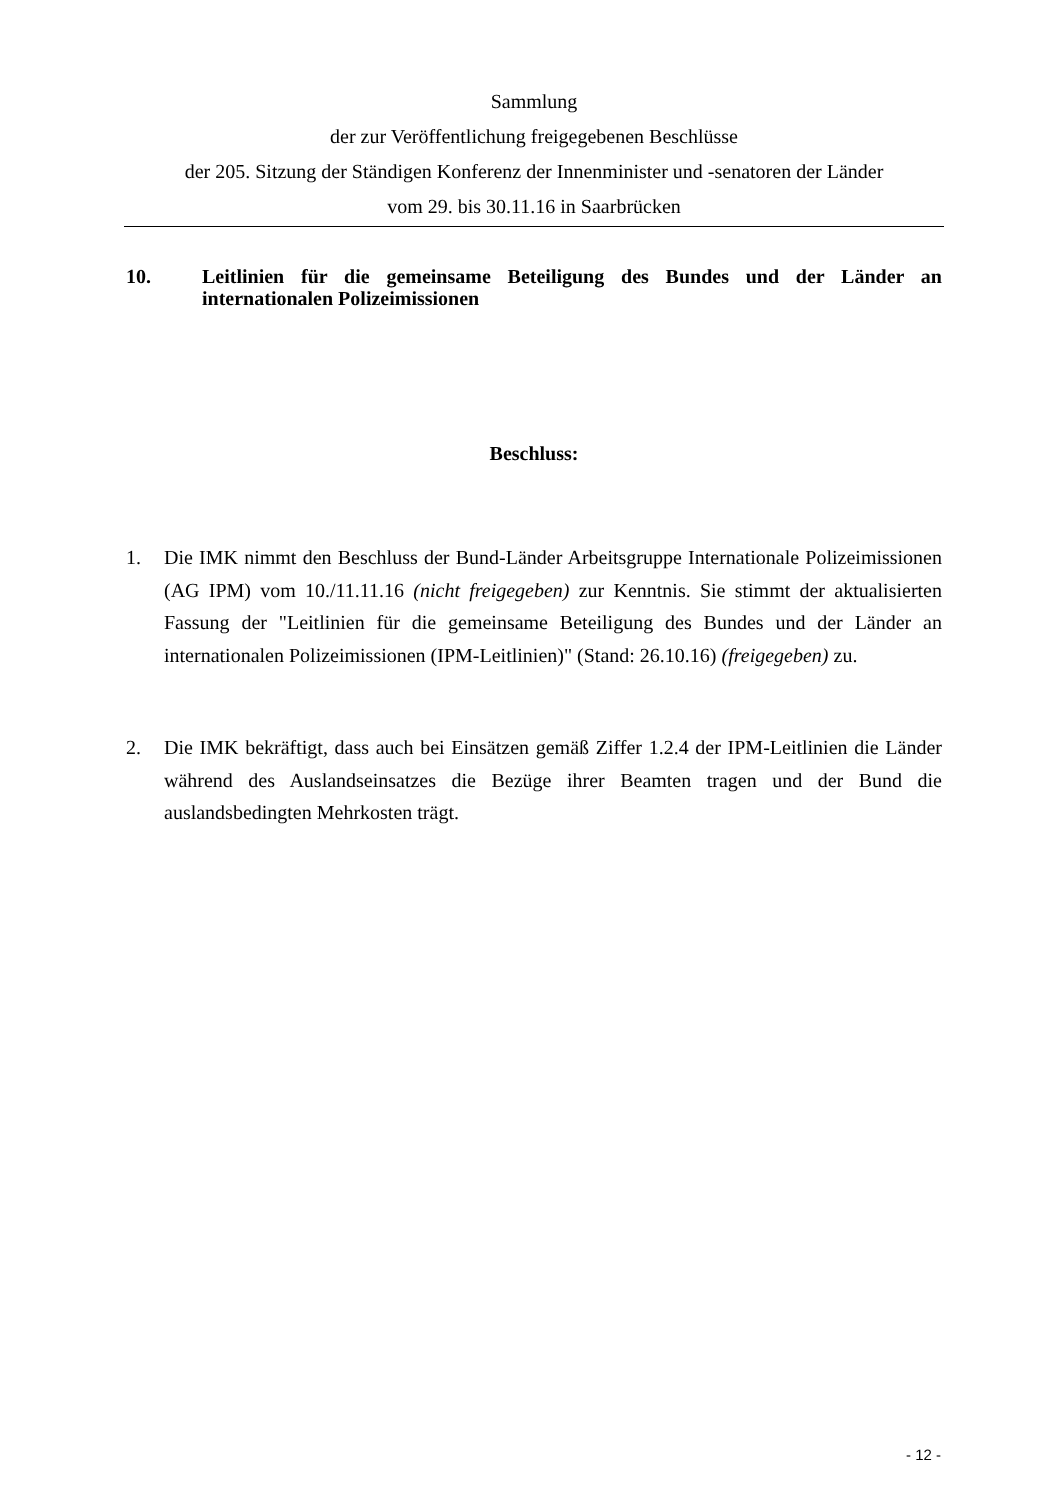Sammlung
der zur Veröffentlichung freigegebenen Beschlüsse
der 205. Sitzung der Ständigen Konferenz der Innenminister und -senatoren der Länder
vom 29. bis 30.11.16 in Saarbrücken
10. Leitlinien für die gemeinsame Beteiligung des Bundes und der Länder an internationalen Polizeimissionen
Beschluss:
1. Die IMK nimmt den Beschluss der Bund-Länder Arbeitsgruppe Internationale Polizeimissionen (AG IPM) vom 10./11.11.16 (nicht freigegeben) zur Kenntnis. Sie stimmt der aktualisierten Fassung der "Leitlinien für die gemeinsame Beteiligung des Bundes und der Länder an internationalen Polizeimissionen (IPM-Leitlinien)" (Stand: 26.10.16) (freigegeben) zu.
2. Die IMK bekräftigt, dass auch bei Einsätzen gemäß Ziffer 1.2.4 der IPM-Leitlinien die Länder während des Auslandseinsatzes die Bezüge ihrer Beamten tragen und der Bund die auslandsbedingten Mehrkosten trägt.
- 12 -